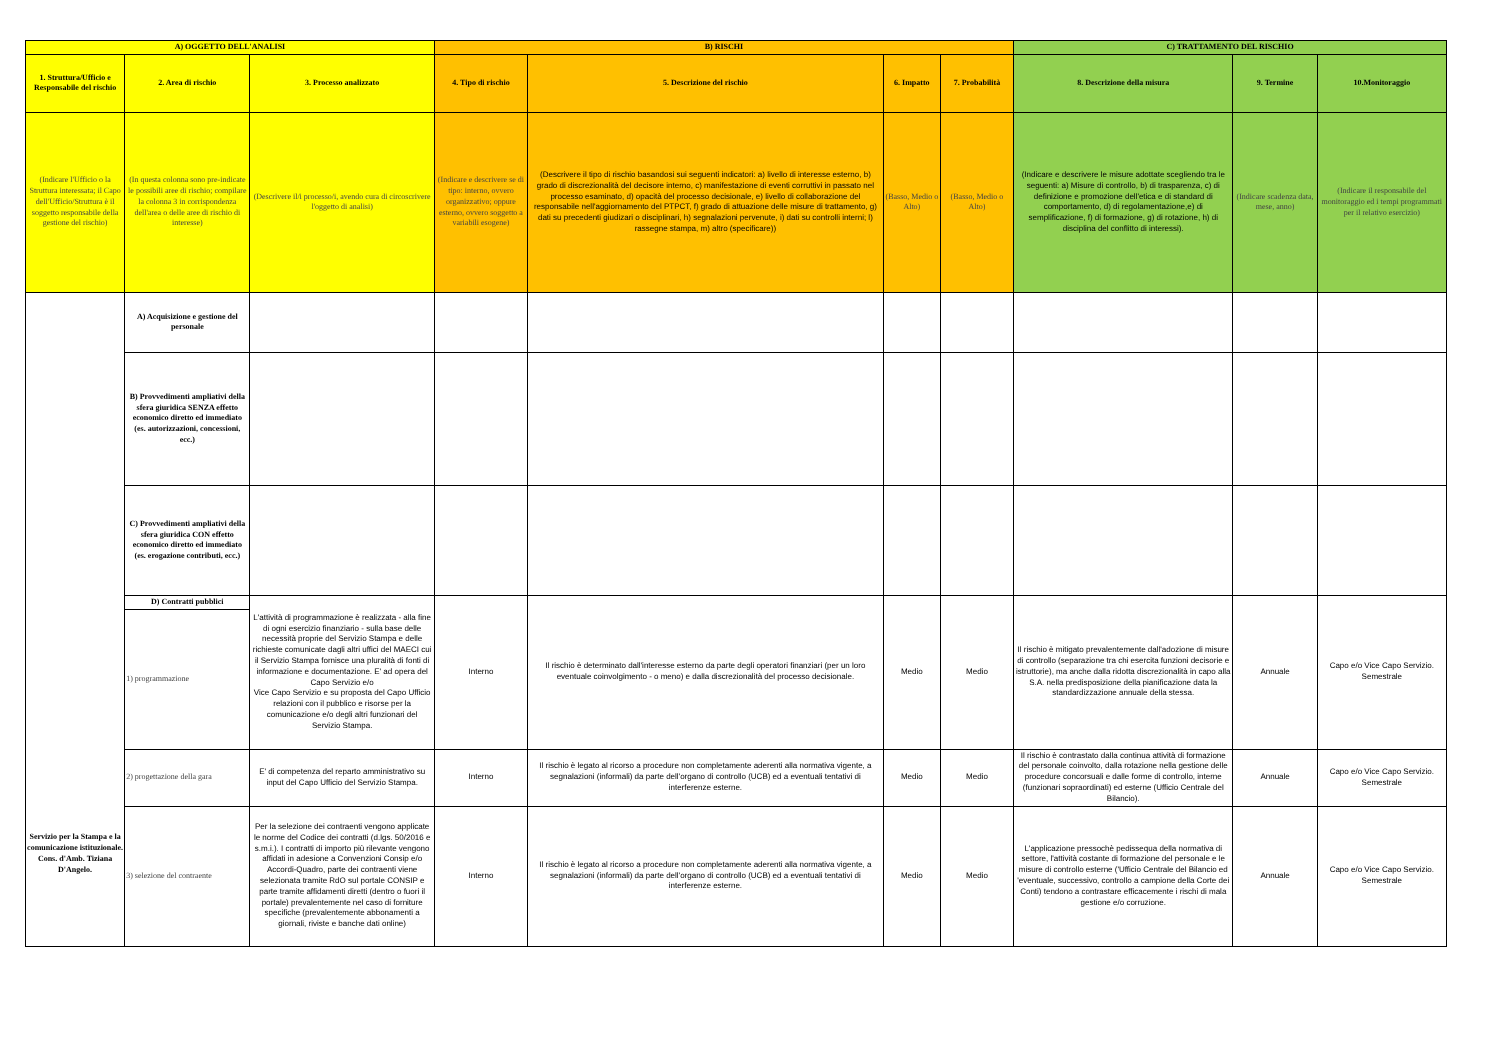| A) OGGETTO DELL'ANALISI | | | B) RISCHI | | | | C) TRATTAMENTO DEL RISCHIO | | |
| --- | --- | --- | --- | --- | --- | --- | --- | --- | --- |
| 1. Struttura/Ufficio e Responsabile del rischio | 2. Area di rischio | 3. Processo analizzato | 4. Tipo di rischio | 5. Descrizione del rischio | 6. Impatto | 7. Probabilità | 8. Descrizione della misura | 9. Termine | 10.Monitoraggio |
| (Indicare l'Ufficio o la Struttura interessata; il Capo dell'Ufficio/Struttura è il soggetto responsabile della gestione del rischio) | (In questa colonna sono pre-indicate le possibili aree di rischio; compilare la colonna 3 in corrispondenza dell'area o delle aree di rischio di interesse) | (Descrivere il/i processo/i, avendo cura di circoscrivere l'oggetto di analisi) | (Indicare e descrivere se di tipo: interno, ovvero organizzativo; oppure esterno, ovvero soggetto a variabili esogene) | (Descrivere il tipo di rischio basandosi sui seguenti indicatori: a) livello di interesse esterno, b) grado di discrezionalità del decisore interno, c) manifestazione di eventi corruttivi in passato nel processo esaminato, d) opacità del processo decisionale, e) livello di collaborazione del responsabile nell'aggiornamento del PTPCT, f) grado di attuazione delle misure di trattamento, g) dati su precedenti giudizari o disciplinari, h) segnalazioni pervenute, i) dati su controlli interni; l) rassegne stampa, m) altro (specificare)) | (Basso, Medio o Alto) | (Basso, Medio o Alto) | (Indicare e descrivere le misure adottate scegliendo tra le seguenti: a) Misure di controllo, b) di trasparenza, c) di definizione e promozione dell'etica e di standard di comportamento, d) di regolamentazione,e) di semplificazione, f) di formazione, g) di rotazione, h) di disciplina del conflitto di interessi). | (Indicare scadenza data, mese, anno) | (Indicare il responsabile del monitoraggio ed i tempi programmati per il relativo esercizio) |
| Servizio per la Stampa e la comunicazione istituzionale. Cons. d'Amb. Tiziana D'Angelo. | A) Acquisizione e gestione del personale | | | | | | | | |
| | B) Provvedimenti ampliativi della sfera giuridica SENZA effetto economico diretto ed immediato (es. autorizzazioni, concessioni, ecc.) | | | | | | | | |
| | C) Provvedimenti ampliativi della sfera giuridica CON effetto economico diretto ed immediato (es. erogazione contributi, ecc.) | | | | | | | | |
| | D) Contratti pubblici | L'attività di programmazione è realizzata - alla fine di ogni esercizio finanziario - sulla base delle necessità proprie del Servizio Stampa e delle richieste comunicate dagli altri uffici del MAECI cui il Servizio Stampa fornisce una pluralità di fonti di informazione e documentazione. E' ad opera del Capo Servizio e/o Vice Capo Servizio e su proposta del Capo Ufficio relazioni con il pubblico e risorse per la comunicazione e/o degli altri funzionari del Servizio Stampa. | Interno | Il rischio è determinato dall'interesse esterno da parte degli operatori finanziari (per un loro eventuale coinvolgimento - o meno) e dalla discrezionalità del processo decisionale. | Medio | Medio | Il rischio è mitigato prevalentemente dall'adozione di misure di controllo (separazione tra chi esercita funzioni decisorie e istruttorie), ma anche dalla ridotta discrezionalità in capo alla S.A. nella predisposizione della pianificazione data la standardizzazione annuale della stessa. | Annuale | Capo e/o Vice Capo Servizio. Semestrale |
| | 1) programmazione | | | | | | | | |
| | 2) progettazione della gara | E' di competenza del reparto amministrativo su input del Capo Ufficio del Servizio Stampa. | Interno | Il rischio è legato al ricorso a procedure non completamente aderenti alla normativa vigente, a segnalazioni (informali) da parte dell'organo di controllo (UCB) ed a eventuali tentativi di interferenze esterne. | Medio | Medio | Il rischio è contrastato dalla continua attività di formazione del personale coinvolto, dalla rotazione nella gestione delle procedure concorsuali e dalle forme di controllo, interne (funzionari sopraordinati) ed esterne (Ufficio Centrale del Bilancio). | Annuale | Capo e/o Vice Capo Servizio. Semestrale |
| | 3) selezione del contraente | Per la selezione dei contraenti vengono applicate le norme del Codice dei contratti (d.lgs. 50/2016 e s.m.i.). I contratti di importo più rilevante vengono affidati in adesione a Convenzioni Consip e/o Accordi-Quadro, parte dei contraenti viene selezionata tramite RdO sul portale CONSIP e parte tramite affidamenti diretti (dentro o fuori il portale) prevalentemente nel caso di forniture specifiche (prevalentemente abbonamenti a giornali, riviste e banche dati online) | Interno | Il rischio è legato al ricorso a procedure non completamente aderenti alla normativa vigente, a segnalazioni (informali) da parte dell'organo di controllo (UCB) ed a eventuali tentativi di interferenze esterne. | Medio | Medio | L'applicazione pressochè pedissequa della normativa di settore, l'attività costante di formazione del personale e le misure di controllo esterne ('Ufficio Centrale del Bilancio ed 'eventuale, successivo, controllo a campione della Corte dei Conti) tendono a contrastare efficacemente i rischi di mala gestione e/o corruzione. | Annuale | Capo e/o Vice Capo Servizio. Semestrale |